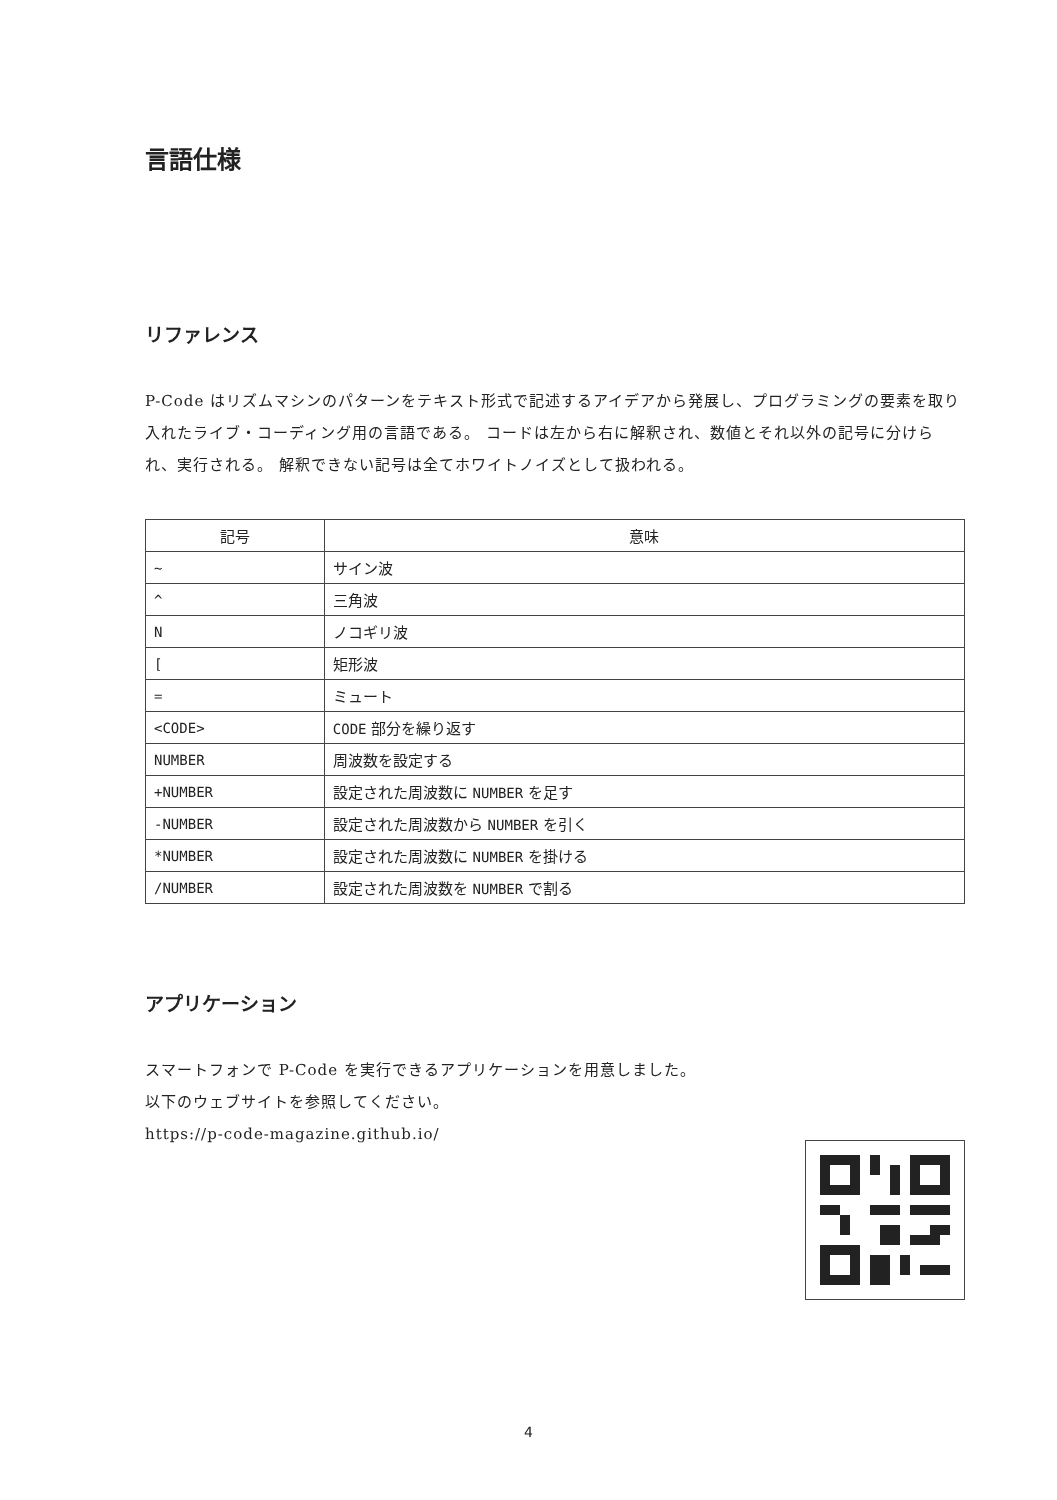言語仕様
リファレンス
P-Code はリズムマシンのパターンをテキスト形式で記述するアイデアから発展し、プログラミングの要素を取り入れたライブ・コーディング用の言語である。 コードは左から右に解釈され、数値とそれ以外の記号に分けられ、実行される。 解釈できない記号は全てホワイトノイズとして扱われる。
| 記号 | 意味 |
| --- | --- |
| ~ | サイン波 |
| ^ | 三角波 |
| N | ノコギリ波 |
| [ | 矩形波 |
| = | ミュート |
| <CODE> | CODE 部分を繰り返す |
| NUMBER | 周波数を設定する |
| +NUMBER | 設定された周波数に NUMBER を足す |
| -NUMBER | 設定された周波数から NUMBER を引く |
| *NUMBER | 設定された周波数に NUMBER を掛ける |
| /NUMBER | 設定された周波数を NUMBER で割る |
アプリケーション
スマートフォンで P-Code を実行できるアプリケーションを用意しました。
以下のウェブサイトを参照してください。
https://p-code-magazine.github.io/
4